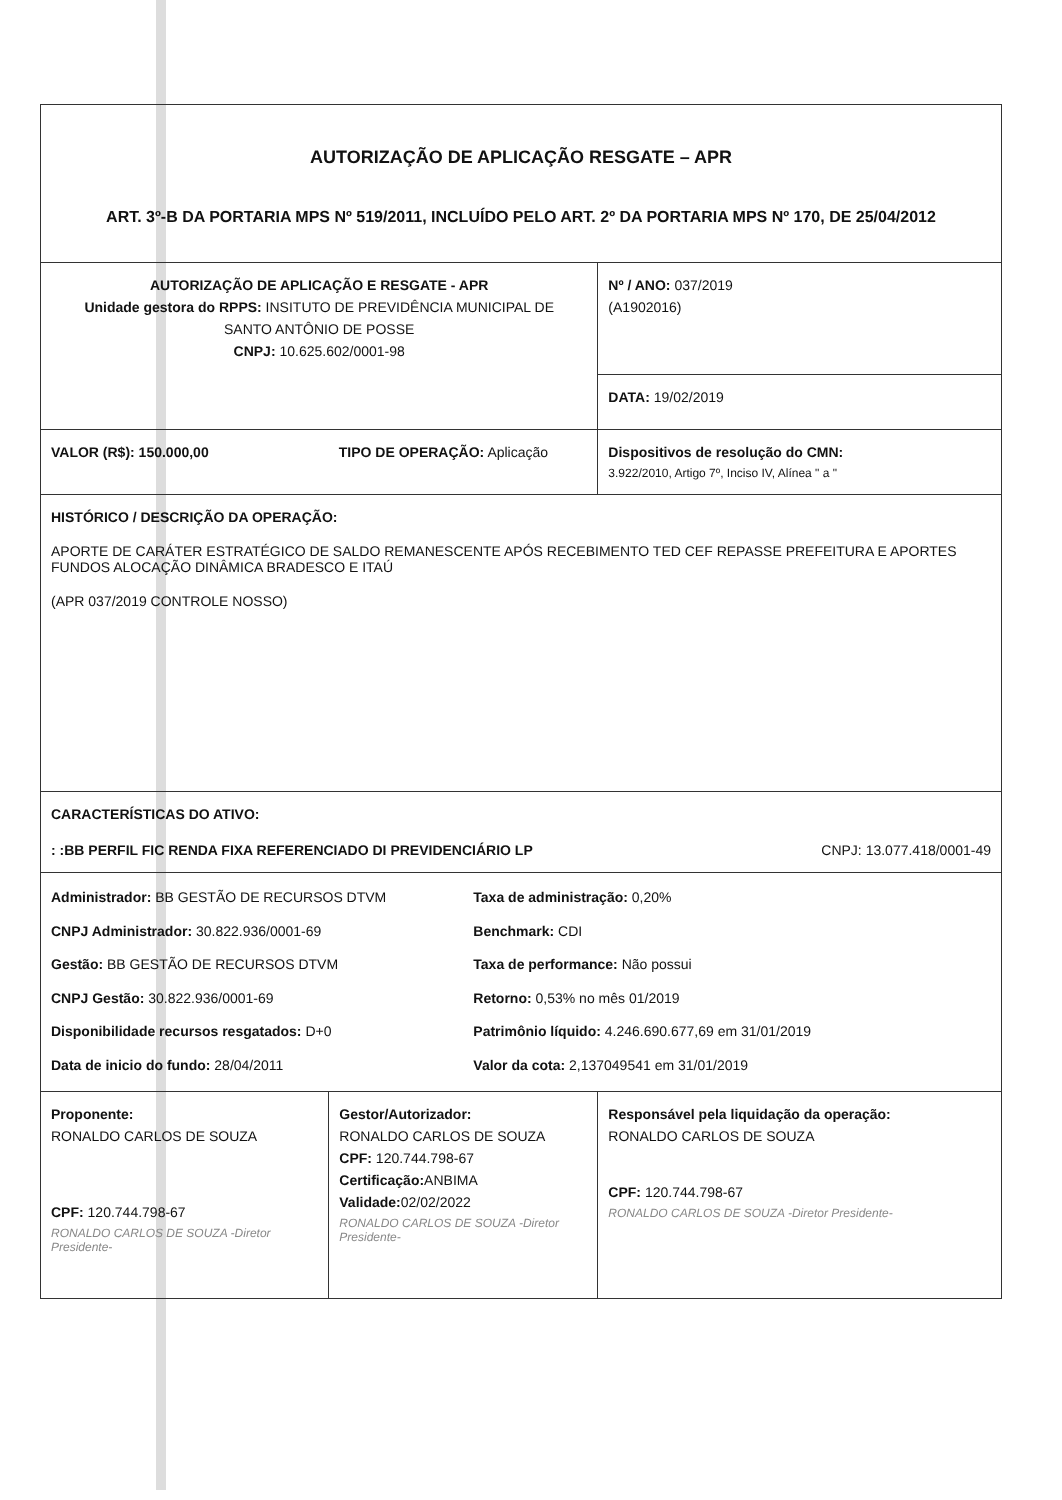| AUTORIZAÇÃO DE APLICAÇÃO RESGATE – APR ART. 3º-B DA PORTARIA MPS Nº 519/2011, INCLUÍDO PELO ART. 2º DA PORTARIA MPS Nº 170, DE 25/04/2012 | | | |
| AUTORIZAÇÃO DE APLICAÇÃO E RESGATE - APR Unidade gestora do RPPS: INSITUTO DE PREVIDÊNCIA MUNICIPAL DE SANTO ANTÔNIO DE POSSE CNPJ: 10.625.602/0001-98 | | | Nº / ANO: 037/2019 (A1902016) |
| | | | DATA: 19/02/2019 |
| VALOR (R$): 150.000,00 | TIPO DE OPERAÇÃO: Aplicação | | Dispositivos de resolução do CMN: 3.922/2010, Artigo 7º, Inciso IV, Alínea " a " |
| HISTÓRICO / DESCRIÇÃO DA OPERAÇÃO: APORTE DE CARÁTER ESTRATÉGICO DE SALDO REMANESCENTE APÓS RECEBIMENTO TED CEF REPASSE PREFEITURA E APORTES FUNDOS ALOCAÇÃO DINÂMICA BRADESCO E ITAÚ (APR 037/2019 CONTROLE NOSSO) | | | |
| CARACTERÍSTICAS DO ATIVO: : :BB PERFIL FIC RENDA FIXA REFERENCIADO DI PREVIDENCIÁRIO LP CNPJ: 13.077.418/0001-49 | | | |
| Administrador: BB GESTÃO DE RECURSOS DTVM CNPJ Administrador: 30.822.936/0001-69 Gestão: BB GESTÃO DE RECURSOS DTVM CNPJ Gestão: 30.822.936/0001-69 Disponibilidade recursos resgatados: D+0 Data de inicio do fundo: 28/04/2011 | | Taxa de administração: 0,20% Benchmark: CDI Taxa de performance: Não possui Retorno: 0,53% no mês 01/2019 Patrimônio líquido: 4.246.690.677,69 em 31/01/2019 Valor da cota: 2,137049541 em 31/01/2019 | |
| Proponente: RONALDO CARLOS DE SOUZA CPF: 120.744.798-67 RONALDO CARLOS DE SOUZA -Diretor Presidente- | Gestor/Autorizador: RONALDO CARLOS DE SOUZA CPF: 120.744.798-67 Certificação: ANBIMA Validade: 02/02/2022 RONALDO CARLOS DE SOUZA -Diretor Presidente- | | Responsável pela liquidação da operação: RONALDO CARLOS DE SOUZA CPF: 120.744.798-67 RONALDO CARLOS DE SOUZA -Diretor Presidente- |